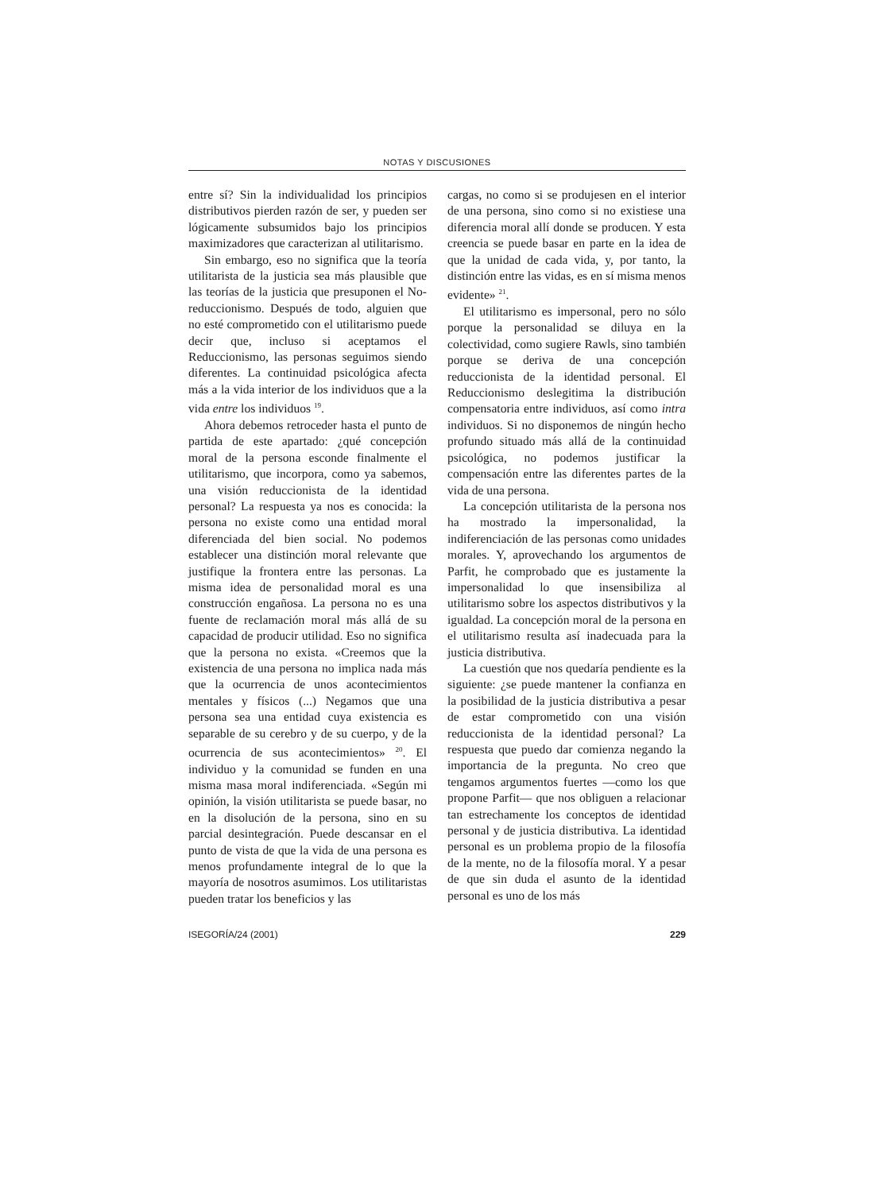NOTAS Y DISCUSIONES
entre sí? Sin la individualidad los principios distributivos pierden razón de ser, y pueden ser lógicamente subsumidos bajo los principios maximizadores que caracterizan al utilitarismo.
Sin embargo, eso no significa que la teoría utilitarista de la justicia sea más plausible que las teorías de la justicia que presuponen el No-reduccionismo. Después de todo, alguien que no esté comprometido con el utilitarismo puede decir que, incluso si aceptamos el Reduccionismo, las personas seguimos siendo diferentes. La continuidad psicológica afecta más a la vida interior de los individuos que a la vida entre los individuos <sup>19</sup>.
Ahora debemos retroceder hasta el punto de partida de este apartado: ¿qué concepción moral de la persona esconde finalmente el utilitarismo, que incorpora, como ya sabemos, una visión reduccionista de la identidad personal? La respuesta ya nos es conocida: la persona no existe como una entidad moral diferenciada del bien social. No podemos establecer una distinción moral relevante que justifique la frontera entre las personas. La misma idea de personalidad moral es una construcción engañosa. La persona no es una fuente de reclamación moral más allá de su capacidad de producir utilidad. Eso no significa que la persona no exista. «Creemos que la existencia de una persona no implica nada más que la ocurrencia de unos acontecimientos mentales y físicos (...) Negamos que una persona sea una entidad cuya existencia es separable de su cerebro y de su cuerpo, y de la ocurrencia de sus acontecimientos» <sup>20</sup>. El individuo y la comunidad se funden en una misma masa moral indiferenciada. «Según mi opinión, la visión utilitarista se puede basar, no en la disolución de la persona, sino en su parcial desintegración. Puede descansar en el punto de vista de que la vida de una persona es menos profundamente integral de lo que la mayoría de nosotros asumimos. Los utilitaristas pueden tratar los beneficios y las
cargas, no como si se produjesen en el interior de una persona, sino como si no existiese una diferencia moral allí donde se producen. Y esta creencia se puede basar en parte en la idea de que la unidad de cada vida, y, por tanto, la distinción entre las vidas, es en sí misma menos evidente» <sup>21</sup>.
El utilitarismo es impersonal, pero no sólo porque la personalidad se diluya en la colectividad, como sugiere Rawls, sino también porque se deriva de una concepción reduccionista de la identidad personal. El Reduccionismo deslegitima la distribución compensatoria entre individuos, así como intra individuos. Si no disponemos de ningún hecho profundo situado más allá de la continuidad psicológica, no podemos justificar la compensación entre las diferentes partes de la vida de una persona.
La concepción utilitarista de la persona nos ha mostrado la impersonalidad, la indiferenciación de las personas como unidades morales. Y, aprovechando los argumentos de Parfit, he comprobado que es justamente la impersonalidad lo que insensibiliza al utilitarismo sobre los aspectos distributivos y la igualdad. La concepción moral de la persona en el utilitarismo resulta así inadecuada para la justicia distributiva.
La cuestión que nos quedaría pendiente es la siguiente: ¿se puede mantener la confianza en la posibilidad de la justicia distributiva a pesar de estar comprometido con una visión reduccionista de la identidad personal? La respuesta que puedo dar comienza negando la importancia de la pregunta. No creo que tengamos argumentos fuertes —como los que propone Parfit— que nos obliguen a relacionar tan estrechamente los conceptos de identidad personal y de justicia distributiva. La identidad personal es un problema propio de la filosofía de la mente, no de la filosofía moral. Y a pesar de que sin duda el asunto de la identidad personal es uno de los más
ISEGORÍA/24 (2001) 229